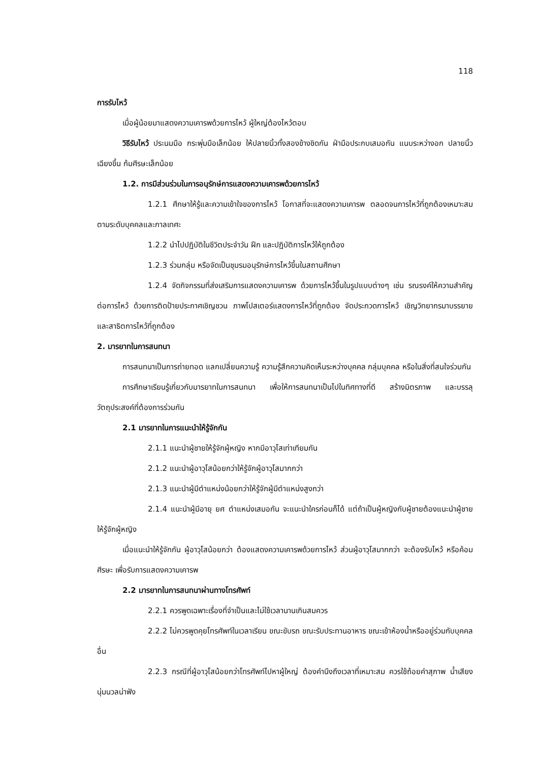118
การรับไหว้
เมื่อผู้น้อยมาแสดงความเคารพด้วยการไหว้ ผู้ใหญ่ต้องไหว้ตอบ
วิธีรับไหว้ ประนมมือ กระพุ่มมือเล็กน้อย ให้ปลายนิ้วทั้งสองข้างชิดกัน ฝ่ามือประกบเสมอกัน แนบระหว่างอก ปลายนิ้วเฉียงขึ้น ก้มศีรษะเล็กน้อย
1.2. การมีส่วนร่วมในการอนุรักษ์การแสดงความเคารพด้วยการไหว้
1.2.1 ศึกษาให้รู้และความเข้าใจของการไหว้ โอกาสที่จะแสดงความเคารพ ตลอดจนการไหว้ที่ถูกต้องเหมาะสม ตามระดับบุคคลและกาลเทศะ
1.2.2 นำไปปฏิบัติในชีวิตประจำวัน ฝึก และปฏิบัติการไหว้ให้ถูกต้อง
1.2.3 ร่วมกลุ่ม หรือจัดเป็นชุมรมอนุรักษ์การไหว้ขึ้นในสถานศึกษา
1.2.4 จัดกิจกรรมที่ส่งเสริมการแสดงความเคารพ ด้วยการไหว้ขึ้นในรูปแบบต่างๆ เช่น รณรงค์ให้ความสำคัญต่อการไหว้ ด้วยการติดป้ายประกาศเชิญชวน ภาพโปสเตอร์แสดงการไหว้ที่ถูกต้อง จัดประกวดการไหว้ เชิญวิทยากรมาบรรยาย และสาธิตการไหว้ที่ถูกต้อง
2. มารยาทในการสนทนา
การสนทนาเป็นการถ่ายทอด แลกเปลี่ยนความรู้ ความรู้สึกความคิดเห็นระหว่างบุคคล กลุ่มบุคคล หรือในสิ่งที่สนใจร่วมกัน
การศึกษาเรียนรู้เกี่ยวกับมารยาทในการสนทนา เพื่อให้การสนทนาเป็นไปในทิศทางที่ดี สร้างมิตรภาพ และบรรลุวัตถุประสงค์ที่ต้องการร่วมกัน
2.1 มารยาทในการแนะนำให้รู้จักกัน
2.1.1 แนะนำผู้ชายให้รู้จักผู้หญิง หากมีอาวุโสเท่าเทียมกัน
2.1.2 แนะนำผู้อาวุโสน้อยกว่าให้รู้จักผู้อาวุโสมากกว่า
2.1.3 แนะนำผู้มีตำแหน่งน้อยกว่าให้รู้จักผู้มีตำแหน่งสูงกว่า
2.1.4 แนะนำผู้มีอายุ ยศ ตำแหน่งเสมอกัน จะแนะนำใครก่อนก็ได้ แต่ถ้าเป็นผู้หญิงกับผู้ชายต้องแนะนำผู้ชายให้รู้จักผู้หญิง
เมื่อแนะนำให้รู้จักกัน ผู้อาวุโสน้อยกว่า ต้องแสดงความเคารพด้วยการไหว้ ส่วนผู้อาวุโสมากกว่า จะต้องรับไหว้ หรือค้อมศีรษะ เพื่อรับการแสดงความเคารพ
2.2 มารยาทในการสนทนาผ่านทางโทรศัพท์
2.2.1 ควรพูดเฉพาะเรื่องที่จำเป็นและไม่ใช้เวลานานเกินสมควร
2.2.2 ไม่ควรพูดคุยโทรศัพท์ในเวลาเรียน ขณะขับรถ ขณะรับประทานอาหาร ขณะเข้าห้องน้ำหรืออยู่ร่วมกับบุคคลอื่น
2.2.3 กรณีที่ผู้อาวุโสน้อยกว่าโทรศัพท์ไปหาผู้ใหญ่ ต้องคำนึงถึงเวลาที่เหมาะสม ควรใช้ถ้อยคำสุภาพ น้ำเสียงนุ่มนวลน่าฟัง